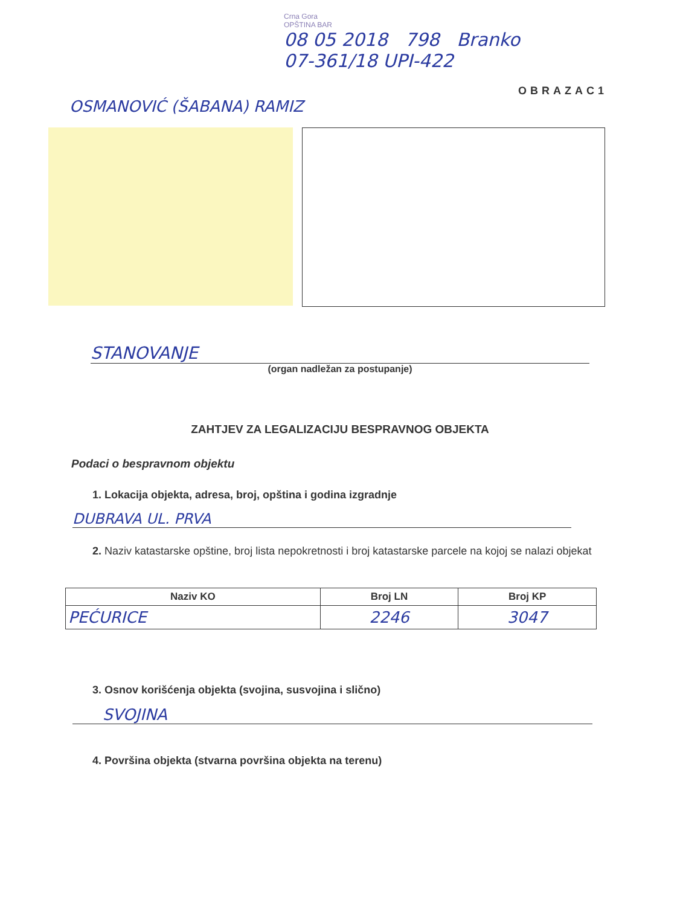Crna Gora
OPŠTINA BAR
08 05 2018 798 Branko
07-361/18 UPI-422
OBRAZAC1
OSMANOVIĆ (ŠABANA) RAMIZ
STANOVANJE
(organ nadležan za postupanje)
ZAHTJEV ZA LEGALIZACIJU BESPRAVNOG OBJEKTA
Podaci o bespravnom objektu
1. Lokacija objekta, adresa, broj, opština i godina izgradnje
DUBRAVA UL. PRVA
2. Naziv katastarske opštine, broj lista nepokretnosti i broj katastarske parcele na kojoj se nalazi objekat
| Naziv KO | Broj LN | Broj KP |
| --- | --- | --- |
| PEĆURICE | 2246 | 3047 |
3. Osnov korišćenja objekta (svojina, susvojina i slično)
SVOJINA
4. Površina objekta (stvarna površina objekta na terenu)